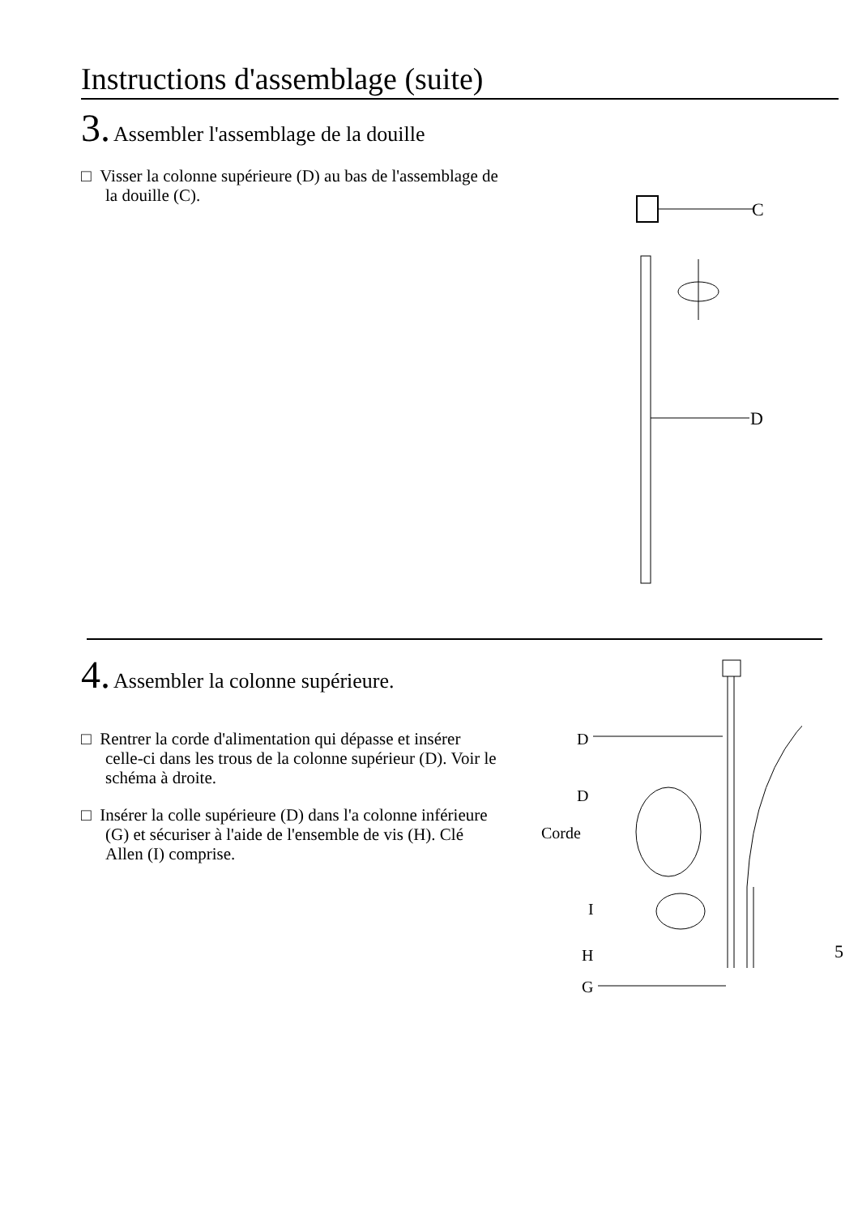Instructions d'assemblage (suite)
3. Assembler l'assemblage de la douille
□ Visser la colonne supérieure (D) au bas de l'assemblage de la douille (C).
C
D
4. Assembler la colonne supérieure.
□ Rentrer la corde d'alimentation qui dépasse et insérer celle-ci dans les trous de la colonne supérieur (D). Voir le schéma à droite.
□ Insérer la colle supérieure (D) dans l'a colonne inférieure (G) et sécuriser à l'aide de l'ensemble de vis (H). Clé Allen (I) comprise.
D
D
Corde
I
H
G
5